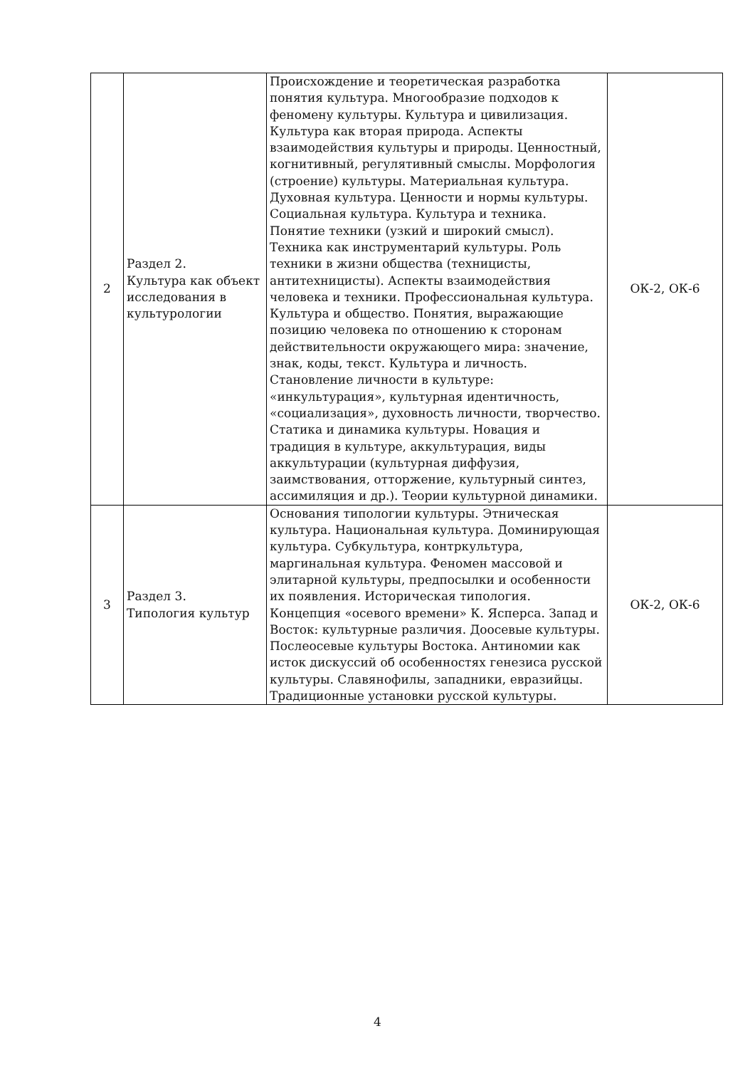| 2 | Раздел 2. Культура как объект исследования в культурологии | Происхождение и теоретическая разработка понятия культура. Многообразие подходов к феномену культуры. Культура и цивилизация. Культура как вторая природа. Аспекты взаимодействия культуры и природы. Ценностный, когнитивный, регулятивный смыслы. Морфология (строение) культуры. Материальная культура. Духовная культура. Ценности и нормы культуры. Социальная культура. Культура и техника. Понятие техники (узкий и широкий смысл). Техника как инструментарий культуры. Роль техники в жизни общества (техницисты, антитехницисты). Аспекты взаимодействия человека и техники. Профессиональная культура. Культура и общество. Понятия, выражающие позицию человека по отношению к сторонам действительности окружающего мира: значение, знак, коды, текст. Культура и личность. Становление личности в культуре: «инкультурация», культурная идентичность, «социализация», духовность личности, творчество. Статика и динамика культуры. Новация и традиция в культуре, аккультурация, виды аккультурации (культурная диффузия, заимствования, отторжение, культурный синтез, ассимиляция и др.). Теории культурной динамики. | ОК-2, ОК-6 |
| 3 | Раздел 3. Типология культур | Основания типологии культуры. Этническая культура. Национальная культура. Доминирующая культура. Субкультура, контркультура, маргинальная культура. Феномен массовой и элитарной культуры, предпосылки и особенности их появления. Историческая типология. Концепция «осевого времени» К. Ясперса. Запад и Восток: культурные различия. Доосевые культуры. Послеосевые культуры Востока. Антиномии как исток дискуссий об особенностях генезиса русской культуры. Славянофилы, западники, евразийцы. Традиционные установки русской культуры. | ОК-2, ОК-6 |
4